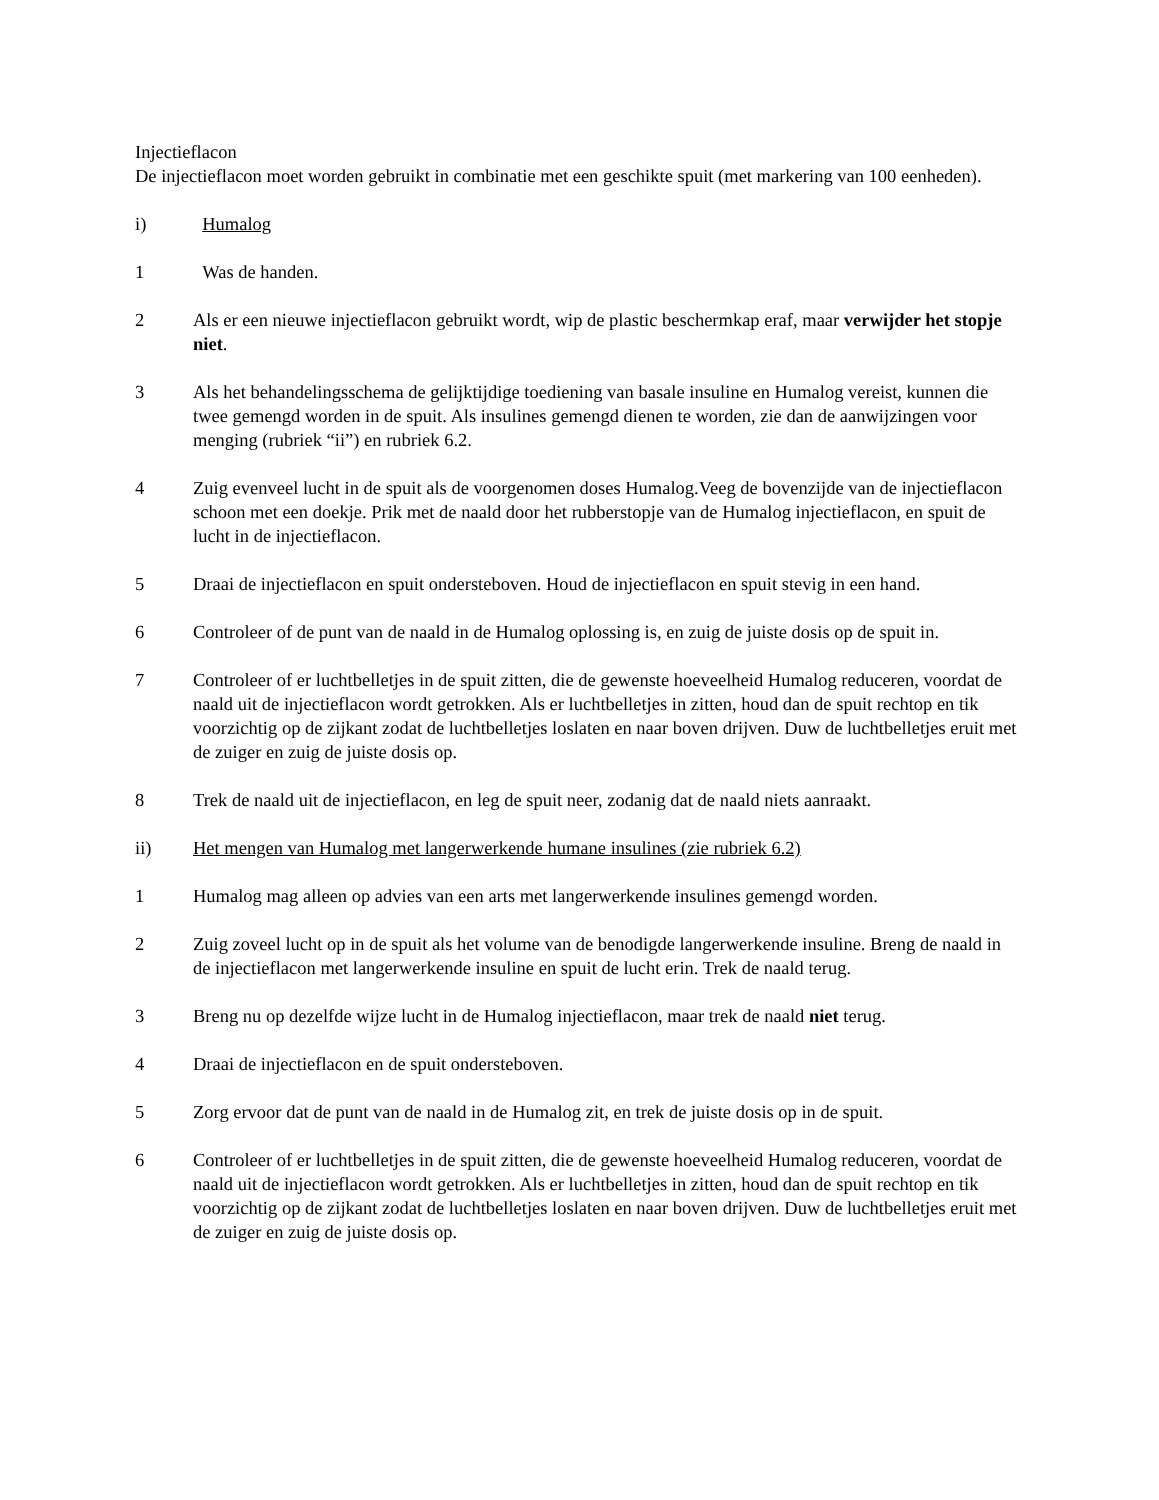Injectieflacon
De injectieflacon moet worden gebruikt in combinatie met een geschikte spuit (met markering van 100 eenheden).
i) Humalog
1 Was de handen.
2 Als er een nieuwe injectieflacon gebruikt wordt, wip de plastic beschermkap eraf, maar verwijder het stopje niet.
3 Als het behandelingsschema de gelijktijdige toediening van basale insuline en Humalog vereist, kunnen die twee gemengd worden in de spuit. Als insulines gemengd dienen te worden, zie dan de aanwijzingen voor menging (rubriek “ii”) en rubriek 6.2.
4 Zuig evenveel lucht in de spuit als de voorgenomen doses Humalog.Veeg de bovenzijde van de injectieflacon schoon met een doekje. Prik met de naald door het rubberstopje van de Humalog injectieflacon, en spuit de lucht in de injectieflacon.
5 Draai de injectieflacon en spuit ondersteboven. Houd de injectieflacon en spuit stevig in een hand.
6 Controleer of de punt van de naald in de Humalog oplossing is, en zuig de juiste dosis op de spuit in.
7 Controleer of er luchtbelletjes in de spuit zitten, die de gewenste hoeveelheid Humalog reduceren, voordat de naald uit de injectieflacon wordt getrokken. Als er luchtbelletjes in zitten, houd dan de spuit rechtop en tik voorzichtig op de zijkant zodat de luchtbelletjes loslaten en naar boven drijven. Duw de luchtbelletjes eruit met de zuiger en zuig de juiste dosis op.
8 Trek de naald uit de injectieflacon, en leg de spuit neer, zodanig dat de naald niets aanraakt.
ii) Het mengen van Humalog met langerwerkende humane insulines (zie rubriek 6.2)
1 Humalog mag alleen op advies van een arts met langerwerkende insulines gemengd worden.
2 Zuig zoveel lucht op in de spuit als het volume van de benodigde langerwerkende insuline. Breng de naald in de injectieflacon met langerwerkende insuline en spuit de lucht erin. Trek de naald terug.
3 Breng nu op dezelfde wijze lucht in de Humalog injectieflacon, maar trek de naald niet terug.
4 Draai de injectieflacon en de spuit ondersteboven.
5 Zorg ervoor dat de punt van de naald in de Humalog zit, en trek de juiste dosis op in de spuit.
6 Controleer of er luchtbelletjes in de spuit zitten, die de gewenste hoeveelheid Humalog reduceren, voordat de naald uit de injectieflacon wordt getrokken. Als er luchtbelletjes in zitten, houd dan de spuit rechtop en tik voorzichtig op de zijkant zodat de luchtbelletjes loslaten en naar boven drijven. Duw de luchtbelletjes eruit met de zuiger en zuig de juiste dosis op.